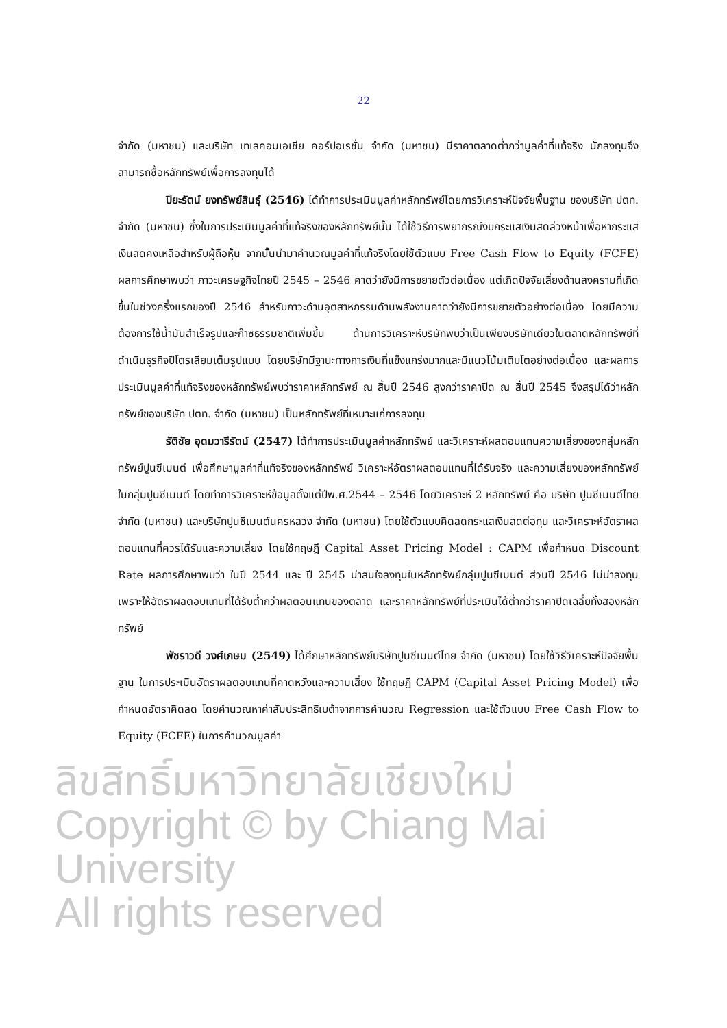22
จำกัด (มหาชน) และบริษัท เทเลคอมเอเชีย คอร์ปอเรชั่น จำกัด (มหาชน) มีราคาตลาดต่ำกว่ามูลค่าที่แท้จริง นักลงทุนจึงสามารถซื้อหลักทรัพย์เพื่อการลงทุนได้
ปิยะรัตน์ ยงทรัพย์สินธุ์ (2546) ได้ทำการประเมินมูลค่าหลักทรัพย์โดยการวิเคราะห์ปัจจัยพื้นฐาน ของบริษัท ปตท. จำกัด (มหาชน) ซึ่งในการประเมินมูลค่าที่แท้จริงของหลักทรัพย์นั้น ได้ใช้วิธีการพยากรณ์งบกระแสเงินสดล่วงหน้าเพื่อหากระแสเงินสดคงเหลือสำหรับผู้ถือหุ้น จากนั้นนำมาคำนวณมูลค่าที่แท้จริงโดยใช้ตัวแบบ Free Cash Flow to Equity (FCFE) ผลการศึกษาพบว่า ภาวะเศรษฐกิจไทยปี 2545 – 2546 คาดว่ายังมีการขยายตัวต่อเนื่อง แต่เกิดปัจจัยเสี่ยงด้านสงครามที่เกิดขึ้นในช่วงครึ่งแรกของปี 2546 สำหรับภาวะด้านอุตสาหกรรมด้านพลังงานคาดว่ายังมีการขยายตัวอย่างต่อเนื่อง โดยมีความต้องการใช้น้ำมันสำเร็จรูปและก๊าซธรรมชาติเพิ่มขึ้น ด้านการวิเคราะห์บริษัทพบว่าเป็นเพียงบริษัทเดียวในตลาดหลักทรัพย์ที่ดำเนินธุรกิจปิโตรเลียมเต็มรูปแบบ โดยบริษัทมีฐานะทางการเงินที่แข็งแกร่งมากและมีแนวโน้มเติบโตอย่างต่อเนื่อง และผลการประเมินมูลค่าที่แท้จริงของหลักทรัพย์พบว่าราคาหลักทรัพย์ ณ สิ้นปี 2546 สูงกว่าราคาปิด ณ สิ้นปี 2545 จึงสรุปได้ว่าหลักทรัพย์ของบริษัท ปตท. จำกัด (มหาชน) เป็นหลักทรัพย์ที่เหมาะแก่การลงทุน
รัติชัย อุดมวารีรัตน์ (2547) ได้ทำการประเมินมูลค่าหลักทรัพย์ และวิเคราะห์ผลตอบแทนความเสี่ยงของกลุ่มหลักทรัพย์ปูนซีเมนต์ เพื่อศึกษามูลค่าที่แท้จริงของหลักทรัพย์ วิเคราะห์อัตราผลตอบแทนที่ได้รับจริง และความเสี่ยงของหลักทรัพย์ในกลุ่มปูนซีเมนต์ โดยทำการวิเคราะห์ข้อมูลตั้งแต่ปีพ.ศ.2544 – 2546 โดยวิเคราะห์ 2 หลักทรัพย์ คือ บริษัท ปูนซีเมนต์ไทย จำกัด (มหาชน) และบริษัทปูนซีเมนต์นครหลวง จำกัด (มหาชน) โดยใช้ตัวแบบคิดลดกระแสเงินสดต่อทุน และวิเคราะห์อัตราผลตอบแทนที่ควรได้รับและความเสี่ยง โดยใช้ทฤษฎี Capital Asset Pricing Model : CAPM เพื่อกำหนด Discount Rate ผลการศึกษาพบว่า ในปี 2544 และ ปี 2545 น่าสนใจลงทุนในหลักทรัพย์กลุ่มปูนซีเมนต์ ส่วนปี 2546 ไม่น่าลงทุนเพราะให้อัตราผลตอบแทนที่ได้รับต่ำกว่าผลตอนแทนของตลาด และราคาหลักทรัพย์ที่ประเมินได้ต่ำกว่าราคาปิดเฉลี่ยทั้งสองหลักทรัพย์
พัชราวดี วงศ์เกษม (2549) ได้ศึกษาหลักทรัพย์บริษัทปูนซีเมนต์ไทย จำกัด (มหาชน) โดยใช้วิธีวิเคราะห์ปัจจัยพื้นฐาน ในการประเมินอัตราผลตอบแทนที่คาดหวังและความเสี่ยง ใช้ทฤษฎี CAPM (Capital Asset Pricing Model) เพื่อกำหนดอัตราคิดลด โดยคำนวณหาค่าสัมประสิทธิเบต้าจากการคำนวณ Regression และใช้ตัวแบบ Free Cash Flow to Equity (FCFE) ในการคำนวณมูลค่า
ลิขสิทธิ์มหาวิทยาลัยเชียงใหม่
Copyright © by Chiang Mai University
All rights reserved